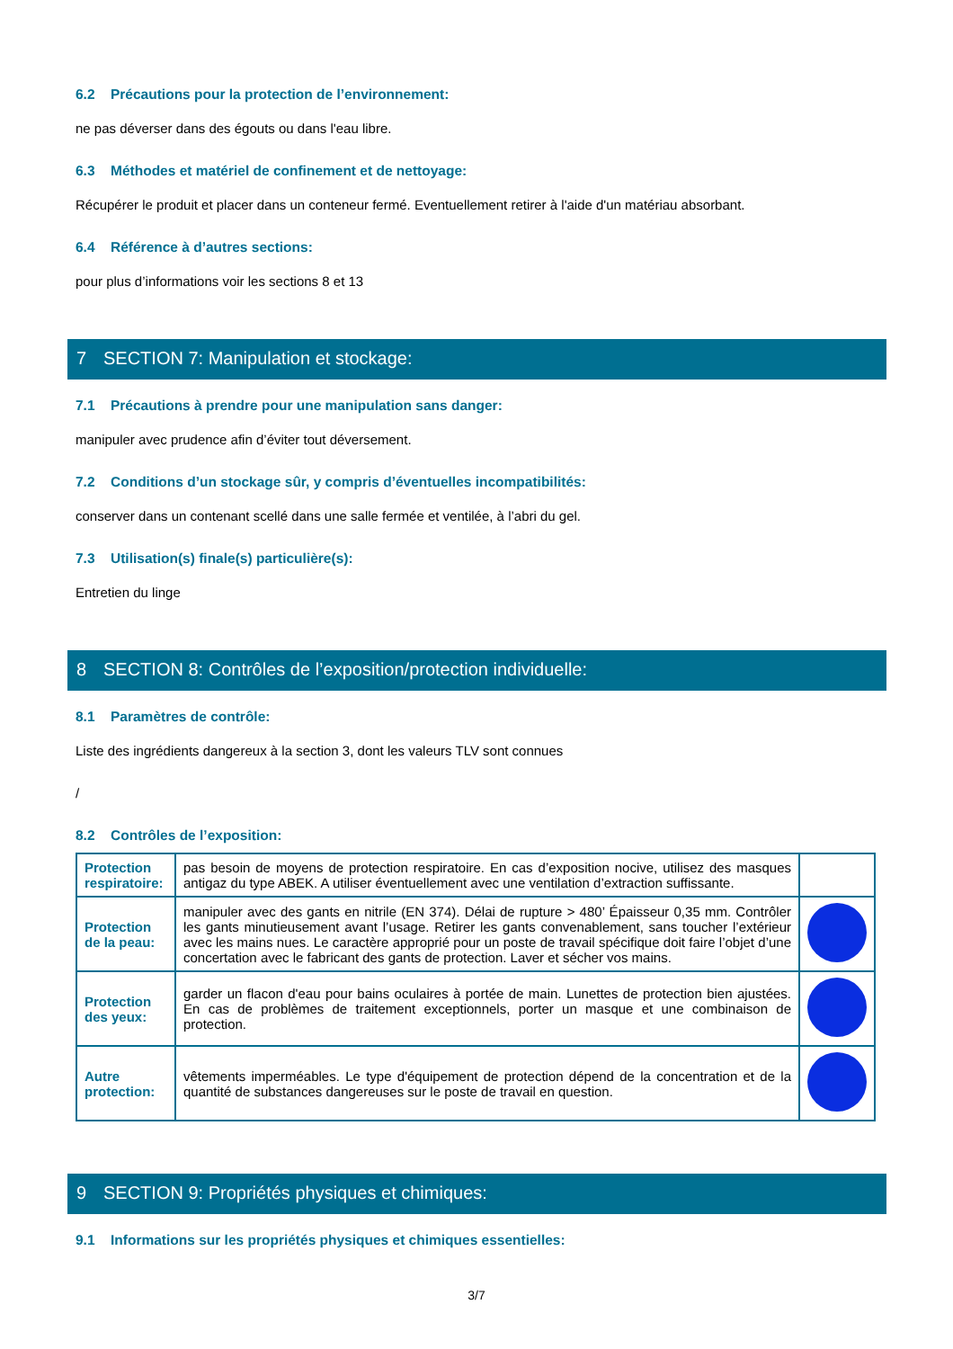6.2 Précautions pour la protection de l’environnement:
ne pas déverser dans des égouts ou dans l'eau libre.
6.3 Méthodes et matériel de confinement et de nettoyage:
Récupérer le produit et placer dans un conteneur fermé. Eventuellement retirer à l'aide d'un matériau absorbant.
6.4 Référence à d’autres sections:
pour plus d’informations voir les sections 8 et 13
7 SECTION 7: Manipulation et stockage:
7.1 Précautions à prendre pour une manipulation sans danger:
manipuler avec prudence afin d’éviter tout déversement.
7.2 Conditions d’un stockage sûr, y compris d’éventuelles incompatibilités:
conserver dans un contenant scellé dans une salle fermée et ventilée, à l’abri du gel.
7.3 Utilisation(s) finale(s) particulière(s):
Entretien du linge
8 SECTION 8: Contrôles de l’exposition/protection individuelle:
8.1 Paramètres de contrôle:
Liste des ingrédients dangereux à la section 3, dont les valeurs TLV sont connues
/
8.2 Contrôles de l’exposition:
| Protection respiratoire: | pas besoin de moyens de protection respiratoire. En cas d’exposition nocive, utilisez des masques antigaz du type ABEK. A utiliser éventuellement avec une ventilation d’extraction suffissante. | |
| Protection de la peau: | manipuler avec des gants en nitrile (EN 374). Délai de rupture > 480’ Épaisseur 0,35 mm. Contrôler les gants minutieusement avant l’usage. Retirer les gants convenablement, sans toucher l’extérieur avec les mains nues. Le caractère approprié pour un poste de travail spécifique doit faire l’objet d’une concertation avec le fabricant des gants de protection. Laver et sécher vos mains. | |
| Protection des yeux: | garder un flacon d'eau pour bains oculaires à portée de main. Lunettes de protection bien ajustées. En cas de problèmes de traitement exceptionnels, porter un masque et une combinaison de protection. | |
| Autre protection: | vêtements imperméables. Le type d'équipement de protection dépend de la concentration et de la quantité de substances dangereuses sur le poste de travail en question. | |
9 SECTION 9: Propriétés physiques et chimiques:
9.1 Informations sur les propriétés physiques et chimiques essentielles:
3/7